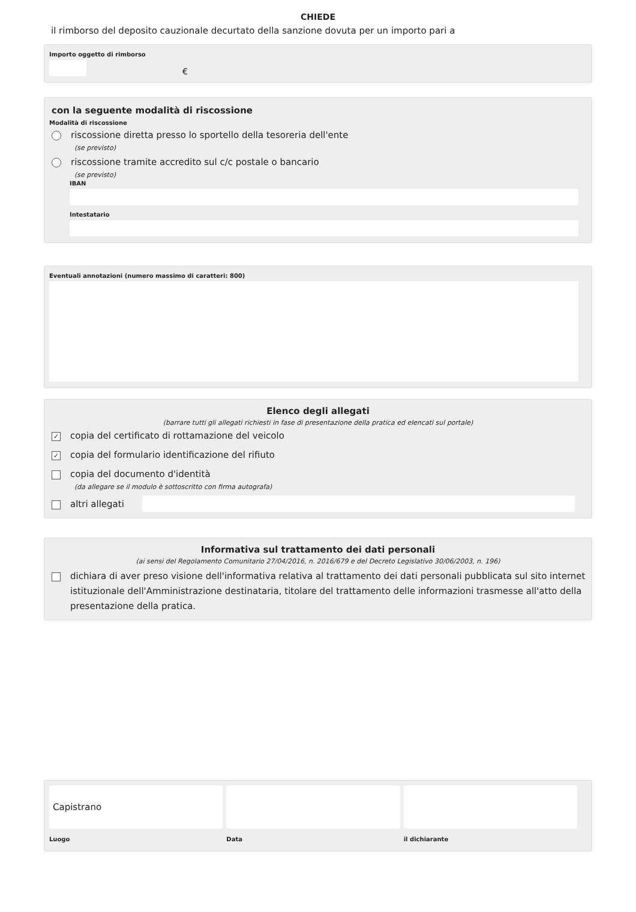CHIEDE
il rimborso del deposito cauzionale decurtato della sanzione dovuta per un importo pari a
Importo oggetto di rimborso
€
con la seguente modalità di riscossione
Modalità di riscossione
riscossione diretta presso lo sportello della tesoreria dell'ente
(se previsto)
riscossione tramite accredito sul c/c postale o bancario
(se previsto)
IBAN
Intestatario
Eventuali annotazioni (numero massimo di caratteri: 800)
Elenco degli allegati
(barrare tutti gli allegati richiesti in fase di presentazione della pratica ed elencati sul portale)
✓ copia del certificato di rottamazione del veicolo
✓ copia del formulario identificazione del rifiuto
copia del documento d'identità
(da allegare se il modulo è sottoscritto con firma autografa)
altri allegati
Informativa sul trattamento dei dati personali
(ai sensi del Regolamento Comunitario 27/04/2016, n. 2016/679 e del Decreto Legislativo 30/06/2003, n. 196)
dichiara di aver preso visione dell'informativa relativa al trattamento dei dati personali pubblicata sul sito internet istituzionale dell'Amministrazione destinataria, titolare del trattamento delle informazioni trasmesse all'atto della presentazione della pratica.
Capistrano
Luogo
Data il dichiarante